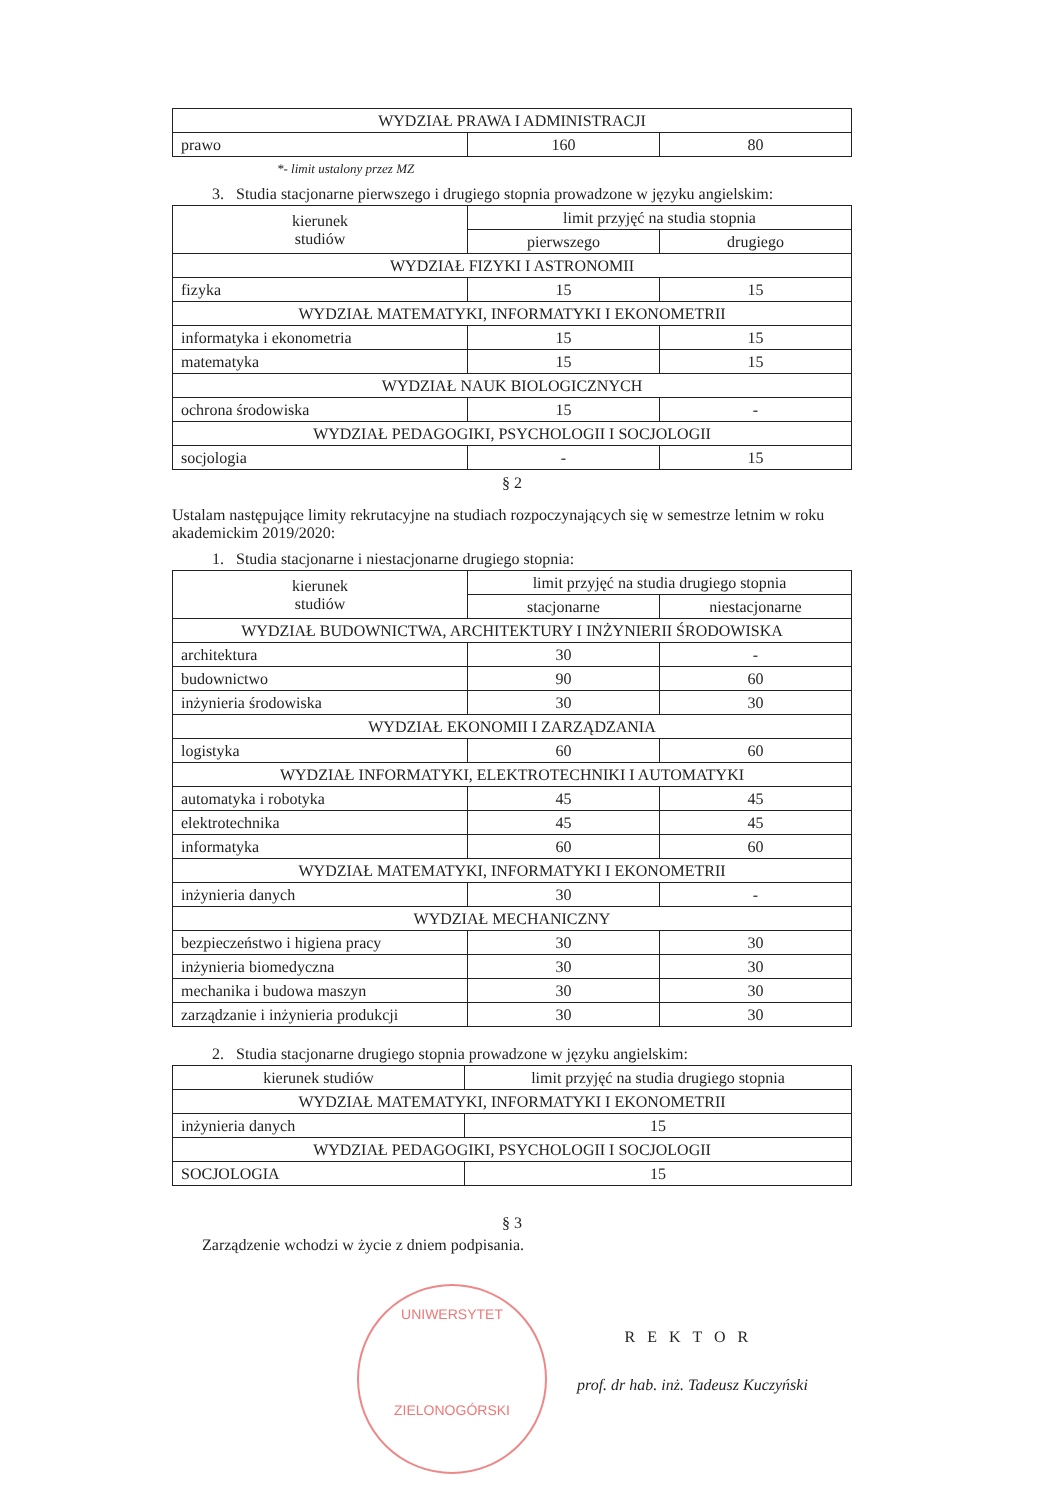| WYDZIAŁ PRAWA I ADMINISTRACJI | | |
| prawo | 160 | 80 |
*- limit ustalony przez MZ
3. Studia stacjonarne pierwszego i drugiego stopnia prowadzone w języku angielskim:
| kierunek studiów | limit przyjęć na studia stopnia | |
| --- | --- | --- |
| | pierwszego | drugiego |
| WYDZIAŁ FIZYKI I ASTRONOMII | | |
| fizyka | 15 | 15 |
| WYDZIAŁ MATEMATYKI, INFORMATYKI I EKONOMETRII | | |
| informatyka i ekonometria | 15 | 15 |
| matematyka | 15 | 15 |
| WYDZIAŁ NAUK BIOLOGICZNYCH | | |
| ochrona środowiska | 15 | - |
| WYDZIAŁ PEDAGOGIKI, PSYCHOLOGII I SOCJOLOGII | | |
| socjologia | - | 15 |
§ 2
Ustalam następujące limity rekrutacyjne na studiach rozpoczynających się w semestrze letnim w roku akademickim 2019/2020:
1. Studia stacjonarne i niestacjonarne drugiego stopnia:
| kierunek studiów | limit przyjęć na studia drugiego stopnia | |
| --- | --- | --- |
| | stacjonarne | niestacjonarne |
| WYDZIAŁ BUDOWNICTWA, ARCHITEKTURY I INŻYNIERII ŚRODOWISKA | | |
| architektura | 30 | - |
| budownictwo | 90 | 60 |
| inżynieria środowiska | 30 | 30 |
| WYDZIAŁ EKONOMII I ZARZĄDZANIA | | |
| logistyka | 60 | 60 |
| WYDZIAŁ INFORMATYKI, ELEKTROTECHNIKI I AUTOMATYKI | | |
| automatyka i robotyka | 45 | 45 |
| elektrotechnika | 45 | 45 |
| informatyka | 60 | 60 |
| WYDZIAŁ MATEMATYKI, INFORMATYKI I EKONOMETRII | | |
| inżynieria danych | 30 | - |
| WYDZIAŁ MECHANICZNY | | |
| bezpieczeństwo i higiena pracy | 30 | 30 |
| inżynieria biomedyczna | 30 | 30 |
| mechanika i budowa maszyn | 30 | 30 |
| zarządzanie i inżynieria produkcji | 30 | 30 |
2. Studia stacjonarne drugiego stopnia prowadzone w języku angielskim:
| kierunek studiów | limit przyjęć na studia drugiego stopnia |
| --- | --- |
| WYDZIAŁ MATEMATYKI, INFORMATYKI I EKONOMETRII | |
| inżynieria danych | 15 |
| WYDZIAŁ PEDAGOGIKI, PSYCHOLOGII I SOCJOLOGII | |
| SOCJOLOGIA | 15 |
§ 3
Zarządzenie wchodzi w życie z dniem podpisania.
UNIWERSYTET
ZIELONOGÓRSKI
REKTOR
prof. dr hab. inż. Tadeusz Kuczyński